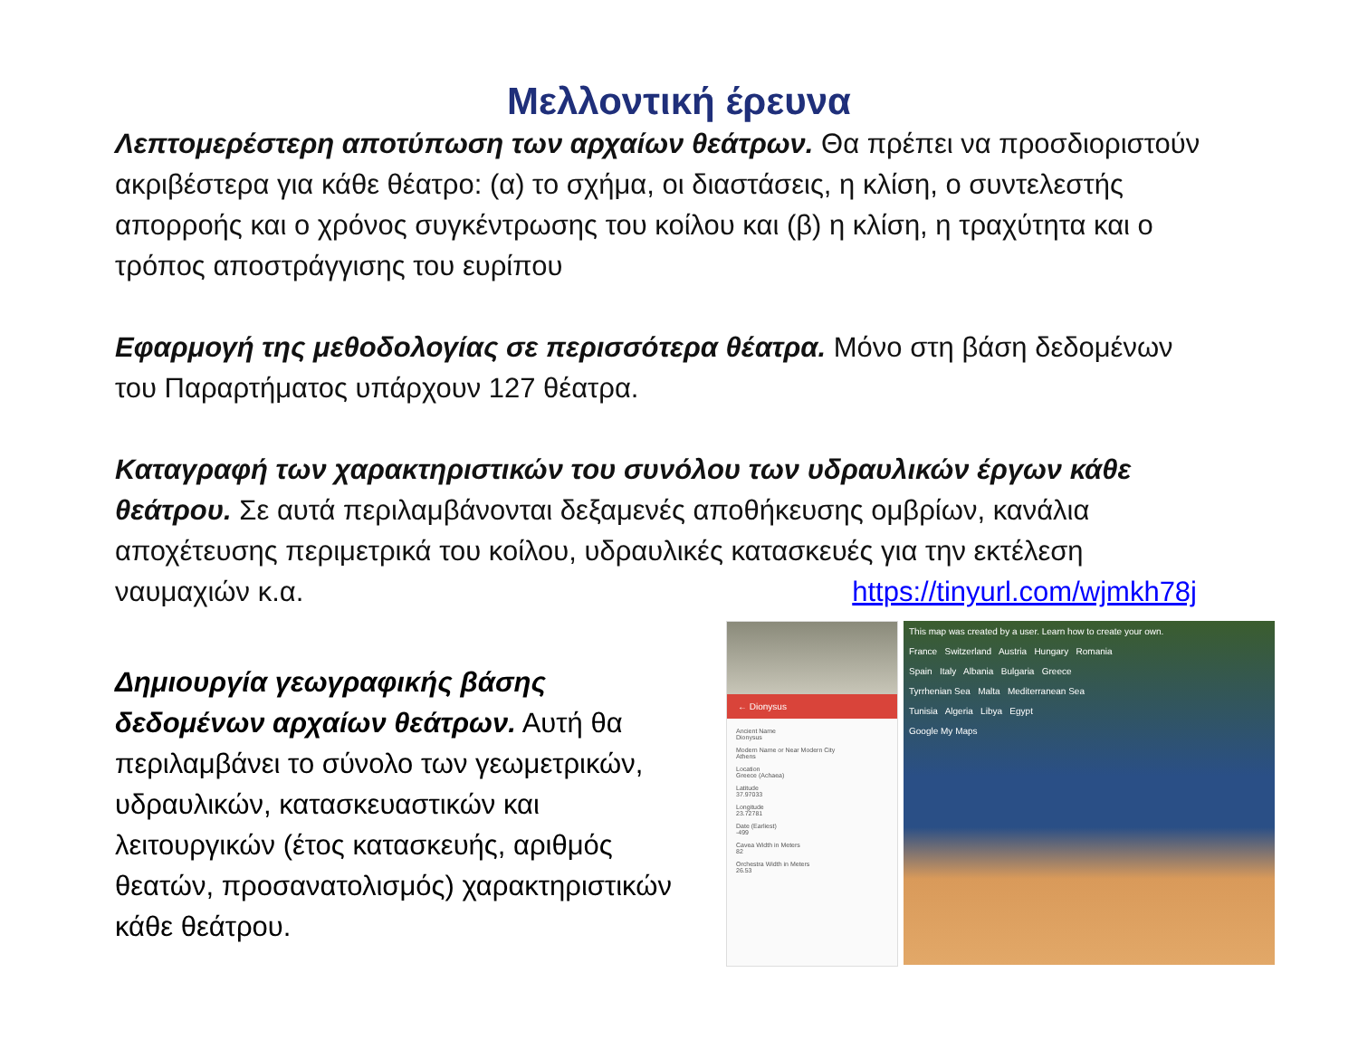Μελλοντική έρευνα
Λεπτομερέστερη αποτύπωση των αρχαίων θεάτρων. Θα πρέπει να προσδιοριστούν ακριβέστερα για κάθε θέατρο: (α) το σχήμα, οι διαστάσεις, η κλίση, ο συντελεστής απορροής και ο χρόνος συγκέντρωσης του κοίλου και (β) η κλίση, η τραχύτητα και ο τρόπος αποστράγγισης του ευρίπου
Εφαρμογή της μεθοδολογίας σε περισσότερα θέατρα. Μόνο στη βάση δεδομένων του Παραρτήματος υπάρχουν 127 θέατρα.
Καταγραφή των χαρακτηριστικών του συνόλου των υδραυλικών έργων κάθε θεάτρου. Σε αυτά περιλαμβάνονται δεξαμενές αποθήκευσης ομβρίων, κανάλια αποχέτευσης περιμετρικά του κοίλου, υδραυλικές κατασκευές για την εκτέλεση ναυμαχιών κ.α.
https://tinyurl.com/wjmkh78j
Δημιουργία γεωγραφικής βάσης δεδομένων αρχαίων θεάτρων. Αυτή θα περιλαμβάνει το σύνολο των γεωμετρικών, υδραυλικών, κατασκευαστικών και λειτουργικών (έτος κατασκευής, αριθμός θεατών, προσανατολισμός) χαρακτηριστικών κάθε θεάτρου.
← Dionysus
Ancient Name
Dionysus
Modern Name or Near Modern City
Athens
Location
Greece (Achaea)
Latitude
37.97033
Longitude
23.72781
Date (Earliest)
-499
Cavea Width in Meters
82
Orchestra Width in Meters
26.53
This map was created by a user. Learn how to create your own.
France Switzerland Austria Hungary Romania
Spain Italy Albania Bulgaria Greece
Tyrrhenian Sea Malta Mediterranean Sea
Tunisia Algeria Libya Egypt
Google My Maps